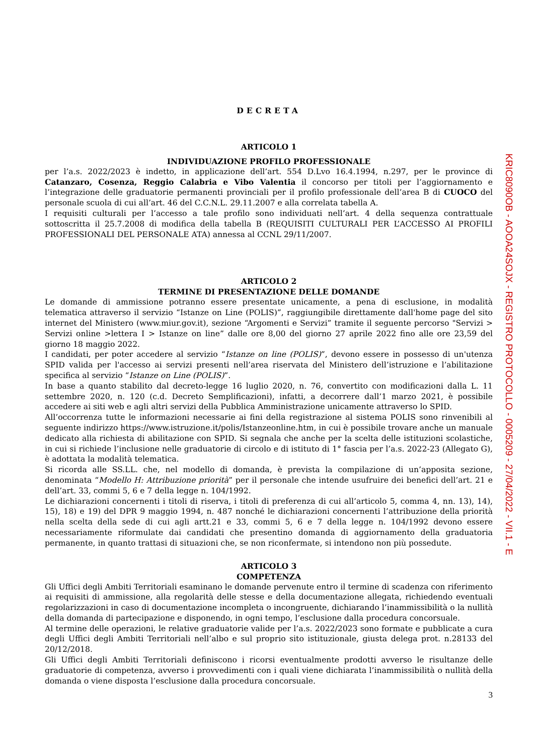DECRETA
ARTICOLO 1
INDIVIDUAZIONE PROFILO PROFESSIONALE
per l’a.s. 2022/2023 è indetto, in applicazione dell’art. 554 D.Lvo 16.4.1994, n.297, per le province di Catanzaro, Cosenza, Reggio Calabria e Vibo Valentia il concorso per titoli per l’aggiornamento e l’integrazione delle graduatorie permanenti provinciali per il profilo professionale dell’area B di CUOCO del personale scuola di cui all’art. 46 del C.C.N.L. 29.11.2007 e alla correlata tabella A.
I requisiti culturali per l’accesso a tale profilo sono individuati nell’art. 4 della sequenza contrattuale sottoscritta il 25.7.2008 di modifica della tabella B (REQUISITI CULTURALI PER L’ACCESSO AI PROFILI PROFESSIONALI DEL PERSONALE ATA) annessa al CCNL 29/11/2007.
ARTICOLO 2
TERMINE DI PRESENTAZIONE DELLE DOMANDE
Le domande di ammissione potranno essere presentate unicamente, a pena di esclusione, in modalità telematica attraverso il servizio “Istanze on Line (POLIS)”, raggiungibile direttamente dall'home page del sito internet del Ministero (www.miur.gov.it), sezione “Argomenti e Servizi” tramite il seguente percorso "Servizi > Servizi online >lettera I > Istanze on line” dalle ore 8,00 del giorno 27 aprile 2022 fino alle ore 23,59 del giorno 18 maggio 2022.
I candidati, per poter accedere al servizio “Istanze on line (POLIS)”, devono essere in possesso di un'utenza SPID valida per l'accesso ai servizi presenti nell’area riservata del Ministero dell’istruzione e l’abilitazione specifica al servizio “Istanze on Line (POLIS)”.
In base a quanto stabilito dal decreto-legge 16 luglio 2020, n. 76, convertito con modificazioni dalla L. 11 settembre 2020, n. 120 (c.d. Decreto Semplificazioni), infatti, a decorrere dall’1 marzo 2021, è possibile accedere ai siti web e agli altri servizi della Pubblica Amministrazione unicamente attraverso lo SPID.
All’occorrenza tutte le informazioni necessarie ai fini della registrazione al sistema POLIS sono rinvenibili al seguente indirizzo https://www.istruzione.it/polis/Istanzeonline.htm, in cui è possibile trovare anche un manuale dedicato alla richiesta di abilitazione con SPID. Si segnala che anche per la scelta delle istituzioni scolastiche, in cui si richiede l’inclusione nelle graduatorie di circolo e di istituto di 1° fascia per l’a.s. 2022-23 (Allegato G), è adottata la modalità telematica.
Si ricorda alle SS.LL. che, nel modello di domanda, è prevista la compilazione di un’apposita sezione, denominata “Modello H: Attribuzione priorità” per il personale che intende usufruire dei benefici dell’art. 21 e dell’art. 33, commi 5, 6 e 7 della legge n. 104/1992.
Le dichiarazioni concernenti i titoli di riserva, i titoli di preferenza di cui all’articolo 5, comma 4, nn. 13), 14), 15), 18) e 19) del DPR 9 maggio 1994, n. 487 nonché le dichiarazioni concernenti l’attribuzione della priorità nella scelta della sede di cui agli artt.21 e 33, commi 5, 6 e 7 della legge n. 104/1992 devono essere necessariamente riformulate dai candidati che presentino domanda di aggiornamento della graduatoria permanente, in quanto trattasi di situazioni che, se non riconfermate, si intendono non più possedute.
ARTICOLO 3
COMPETENZA
Gli Uffici degli Ambiti Territoriali esaminano le domande pervenute entro il termine di scadenza con riferimento ai requisiti di ammissione, alla regolarità delle stesse e della documentazione allegata, richiedendo eventuali regolarizzazioni in caso di documentazione incompleta o incongruente, dichiarando l’inammissibilità o la nullità della domanda di partecipazione e disponendo, in ogni tempo, l’esclusione dalla procedura concorsuale.
Al termine delle operazioni, le relative graduatorie valide per l’a.s. 2022/2023 sono formate e pubblicate a cura degli Uffici degli Ambiti Territoriali nell’albo e sul proprio sito istituzionale, giusta delega prot. n.28133 del 20/12/2018.
Gli Uffici degli Ambiti Territoriali definiscono i ricorsi eventualmente prodotti avverso le risultanze delle graduatorie di competenza, avverso i provvedimenti con i quali viene dichiarata l’inammissibilità o nullità della domanda o viene disposta l’esclusione dalla procedura concorsuale.
3
KRIC8090OB - AOOA24SOJX - REGISTRO PROTOCOLLO - 0005209 - 27/04/2022 - VII.1 - E